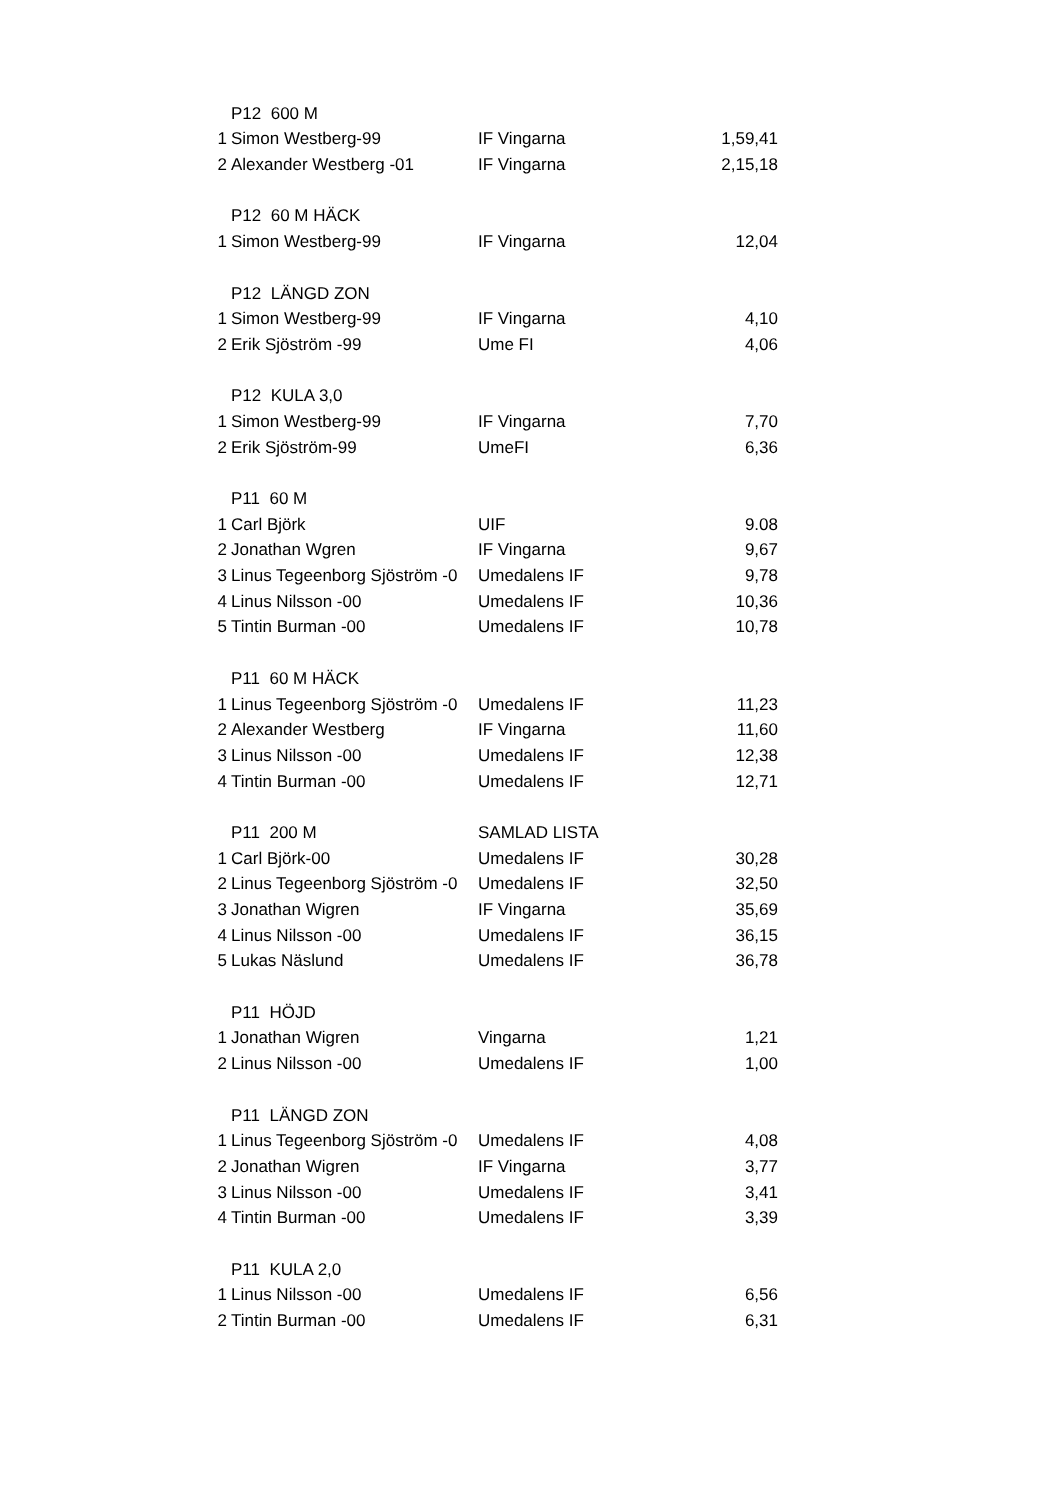| | P12 600 M | | |
| 1 | Simon Westberg-99 | IF Vingarna | 1,59,41 |
| 2 | Alexander Westberg -01 | IF Vingarna | 2,15,18 |
| | P12 60 M HÄCK | | |
| 1 | Simon Westberg-99 | IF Vingarna | 12,04 |
| | P12 LÄNGD ZON | | |
| 1 | Simon Westberg-99 | IF Vingarna | 4,10 |
| 2 | Erik Sjöström -99 | Ume FI | 4,06 |
| | P12 KULA 3,0 | | |
| 1 | Simon Westberg-99 | IF Vingarna | 7,70 |
| 2 | Erik Sjöström-99 | UmeFI | 6,36 |
| | P11 60 M | | |
| 1 | Carl Björk | UIF | 9.08 |
| 2 | Jonathan Wgren | IF Vingarna | 9,67 |
| 3 | Linus Tegeenborg Sjöström -0 | Umedalens IF | 9,78 |
| 4 | Linus Nilsson -00 | Umedalens IF | 10,36 |
| 5 | Tintin Burman -00 | Umedalens IF | 10,78 |
| | P11 60 M HÄCK | | |
| 1 | Linus Tegeenborg Sjöström -0 | Umedalens IF | 11,23 |
| 2 | Alexander Westberg | IF Vingarna | 11,60 |
| 3 | Linus Nilsson -00 | Umedalens IF | 12,38 |
| 4 | Tintin Burman -00 | Umedalens IF | 12,71 |
| | P11 200 M | SAMLAD LISTA | |
| 1 | Carl Björk-00 | Umedalens IF | 30,28 |
| 2 | Linus Tegeenborg Sjöström -0 | Umedalens IF | 32,50 |
| 3 | Jonathan Wigren | IF Vingarna | 35,69 |
| 4 | Linus Nilsson -00 | Umedalens IF | 36,15 |
| 5 | Lukas Näslund | Umedalens IF | 36,78 |
| | P11 HÖJD | | |
| 1 | Jonathan Wigren | Vingarna | 1,21 |
| 2 | Linus Nilsson -00 | Umedalens IF | 1,00 |
| | P11 LÄNGD ZON | | |
| 1 | Linus Tegeenborg Sjöström -0 | Umedalens IF | 4,08 |
| 2 | Jonathan Wigren | IF Vingarna | 3,77 |
| 3 | Linus Nilsson -00 | Umedalens IF | 3,41 |
| 4 | Tintin Burman -00 | Umedalens IF | 3,39 |
| | P11 KULA 2,0 | | |
| 1 | Linus Nilsson -00 | Umedalens IF | 6,56 |
| 2 | Tintin Burman -00 | Umedalens IF | 6,31 |